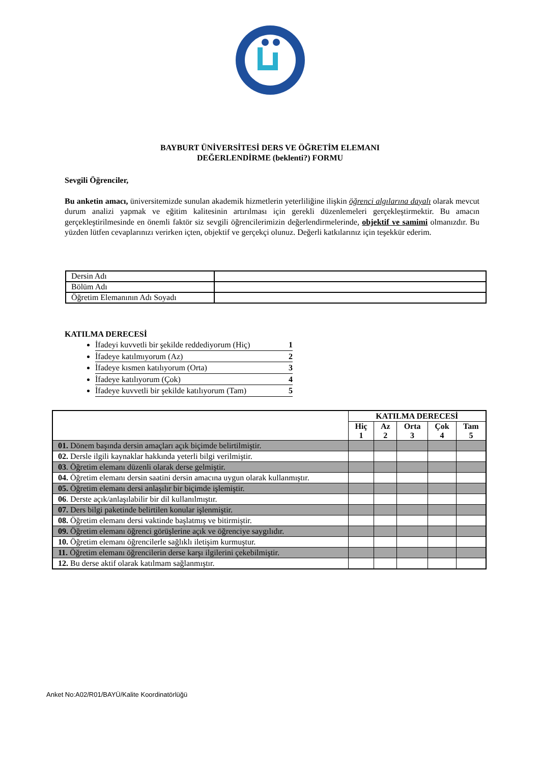BAYBURT ÜNİVERSİTESİ DERS VE ÖĞRETİM ELEMANI
DEĞERLENDİRME (beklenti?) FORMU
Sevgili Öğrenciler,
Bu anketin amacı, üniversitemizde sunulan akademik hizmetlerin yeterliliğine ilişkin öğrenci algılarına dayalı olarak mevcut durum analizi yapmak ve eğitim kalitesinin artırılması için gerekli düzenlemeleri gerçekleştirmektir. Bu amacın gerçekleştirilmesinde en önemli faktör siz sevgili öğrencilerimizin değerlendirmelerinde, objektif ve samimi olmanızdır. Bu yüzden lütfen cevaplarınızı verirken içten, objektif ve gerçekçi olunuz. Değerli katkılarınız için teşekkür ederim.
| Dersin Adı | |
| Bölüm Adı | |
| Öğretim Elemanının Adı Soyadı | |
KATILMA DERECESİ
İfadeyi kuvvetli bir şekilde reddediyorum (Hiç) 1
İfadeye katılmıyorum (Az) 2
İfadeye kısmen katılıyorum (Orta) 3
İfadeye katılıyorum (Çok) 4
İfadeye kuvvetli bir şekilde katılıyorum (Tam) 5
| | KATILMA DERECESİ | | | | |
| --- | --- | --- | --- | --- | --- |
| | Hiç 1 | Az 2 | Orta 3 | Çok 4 | Tam 5 |
| 01. Dönem başında dersin amaçları açık biçimde belirtilmiştir. | | | | | |
| 02. Dersle ilgili kaynaklar hakkında yeterli bilgi verilmiştir. | | | | | |
| 03 . Öğretim elemanı düzenli olarak derse gelmiştir. | | | | | |
| 04. Öğretim elemanı dersin saatini dersin amacına uygun olarak kullanmıştır. | | | | | |
| 05. Öğretim elemanı dersi anlaşılır bir biçimde işlemiştir. | | | | | |
| 06 . Derste açık/anlaşılabilir bir dil kullanılmıştır. | | | | | |
| 07. Ders bilgi paketinde belirtilen konular işlenmiştir. | | | | | |
| 08. Öğretim elemanı dersi vaktinde başlatmış ve bitirmiştir. | | | | | |
| 09. Öğretim elemanı öğrenci görüşlerine açık ve öğrenciye saygılıdır. | | | | | |
| 10. Öğretim elemanı öğrencilerle sağlıklı iletişim kurmuştur. | | | | | |
| 11. Öğretim elemanı öğrencilerin derse karşı ilgilerini çekebilmiştir. | | | | | |
| 12. Bu derse aktif olarak katılmam sağlanmıştır. | | | | | |
Anket No:A02/R01/BAYÜ/Kalite Koordinatörlüğü